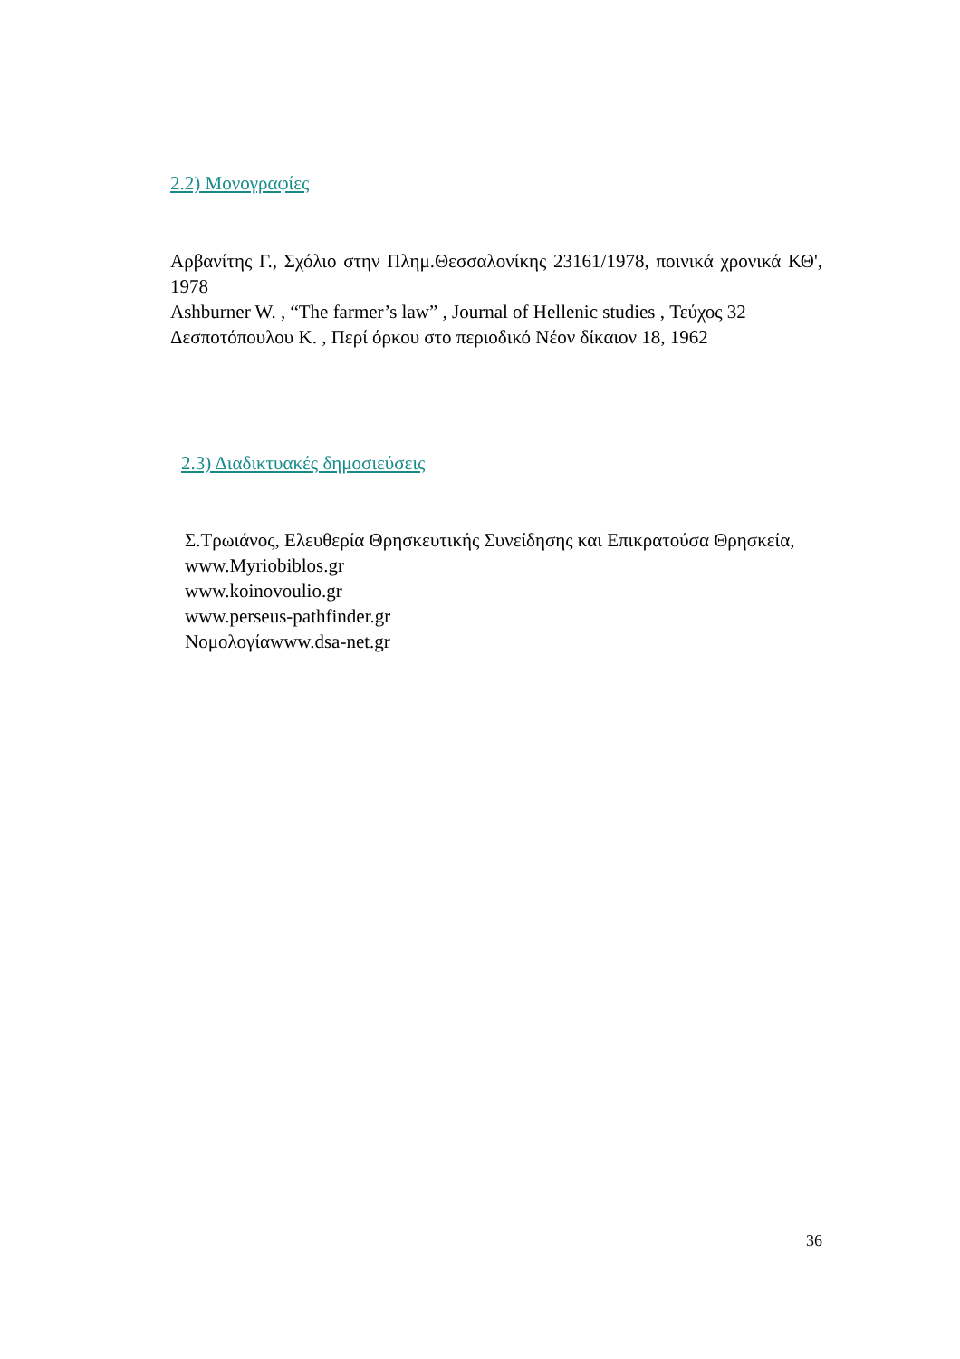2.2) Μονογραφίες
Αρβανίτης Γ., Σχόλιο στην Πλημ.Θεσσαλονίκης 23161/1978, ποινικά χρονικά ΚΘ', 1978
Ashburner W. , “The farmer’s law” , Journal of Hellenic studies , Τεύχος 32
Δεσποτόπουλου Κ. , Περί όρκου στο περιοδικό Νέον δίκαιον 18, 1962
2.3) Διαδικτυακές δημοσιεύσεις
Σ.Τρωιάνος, Ελευθερία Θρησκευτικής Συνείδησης και Επικρατούσα Θρησκεία,
www.Myriobiblos.gr
www.koinovoulio.gr
www.perseus-pathfinder.gr
Νομολογίαwww.dsa-net.gr
36